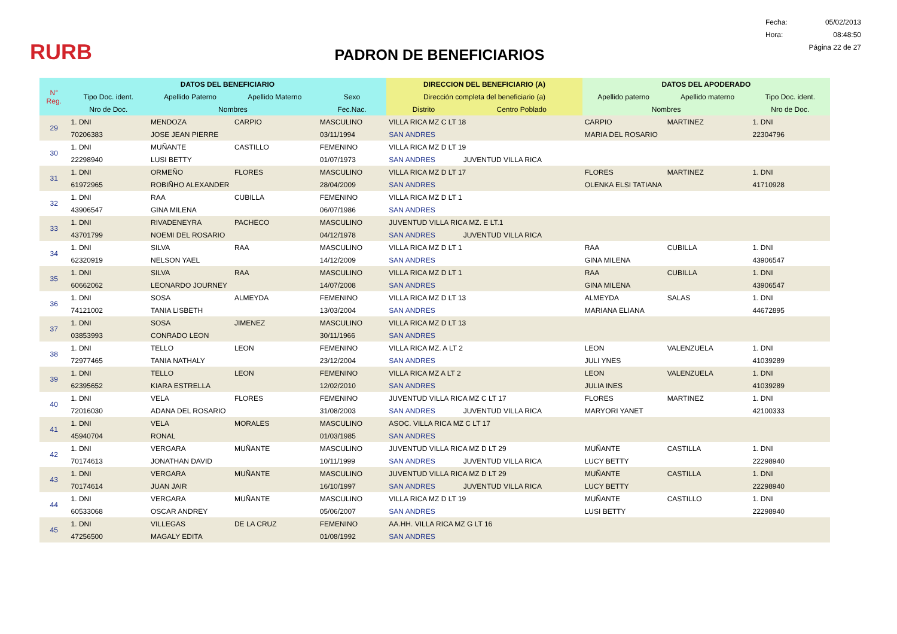RURB
PADRON DE BENEFICIARIOS
Fecha: 05/02/2013
Hora: 08:48:50
Página 22 de 27
| N° Reg. | DATOS DEL BENEFICIARIO | | | | DIRECCION DEL BENEFICIARIO (A) | | DATOS DEL APODERADO | | |
| --- | --- | --- | --- | --- | --- | --- | --- | --- | --- |
| | Tipo Doc. ident. | Apellido Paterno | Apellido Materno | Sexo | Dirección completa del beneficiario (a) | | Apellido paterno | Apellido materno | Tipo Doc. ident. |
| | Nro de Doc. | Nombres | | Fec.Nac. | Distrito | Centro Poblado | Nombres | | Nro de Doc. |
| 29 | 1. DNI | MENDOZA | CARPIO | MASCULINO | VILLA RICA MZ C LT 18 | | CARPIO | MARTINEZ | 1. DNI |
| | 70206383 | JOSE JEAN PIERRE | | 03/11/1994 | SAN ANDRES | | MARIA DEL ROSARIO | | 22304796 |
| 30 | 1. DNI | MUÑANTE | CASTILLO | FEMENINO | VILLA RICA MZ D LT 19 | | | | |
| | 22298940 | LUSI BETTY | | 01/07/1973 | SAN ANDRES | JUVENTUD VILLA RICA | | | |
| 31 | 1. DNI | ORMEÑO | FLORES | MASCULINO | VILLA RICA MZ D LT 17 | | FLORES | MARTINEZ | 1. DNI |
| | 61972965 | ROBIÑHO ALEXANDER | | 28/04/2009 | SAN ANDRES | | OLENKA ELSI TATIANA | | 41710928 |
| 32 | 1. DNI | RAA | CUBILLA | FEMENINO | VILLA RICA MZ D LT 1 | | | | |
| | 43906547 | GINA MILENA | | 06/07/1986 | SAN ANDRES | | | | |
| 33 | 1. DNI | RIVADENEYRA | PACHECO | MASCULINO | JUVENTUD VILLA RICA MZ. E LT.1 | | | | |
| | 43701799 | NOEMI DEL ROSARIO | | 04/12/1978 | SAN ANDRES | JUVENTUD VILLA RICA | | | |
| 34 | 1. DNI | SILVA | RAA | MASCULINO | VILLA RICA MZ D LT 1 | | RAA | CUBILLA | 1. DNI |
| | 62320919 | NELSON YAEL | | 14/12/2009 | SAN ANDRES | | GINA MILENA | | 43906547 |
| 35 | 1. DNI | SILVA | RAA | MASCULINO | VILLA RICA MZ D LT 1 | | RAA | CUBILLA | 1. DNI |
| | 60662062 | LEONARDO JOURNEY | | 14/07/2008 | SAN ANDRES | | GINA MILENA | | 43906547 |
| 36 | 1. DNI | SOSA | ALMEYDA | FEMENINO | VILLA RICA MZ D LT 13 | | ALMEYDA | SALAS | 1. DNI |
| | 74121002 | TANIA LISBETH | | 13/03/2004 | SAN ANDRES | | MARIANA ELIANA | | 44672895 |
| 37 | 1. DNI | SOSA | JIMENEZ | MASCULINO | VILLA RICA MZ D LT 13 | | | | |
| | 03853993 | CONRADO LEON | | 30/11/1966 | SAN ANDRES | | | | |
| 38 | 1. DNI | TELLO | LEON | FEMENINO | VILLA RICA MZ. A LT 2 | | LEON | VALENZUELA | 1. DNI |
| | 72977465 | TANIA NATHALY | | 23/12/2004 | SAN ANDRES | | JULI YNES | | 41039289 |
| 39 | 1. DNI | TELLO | LEON | FEMENINO | VILLA RICA MZ A LT 2 | | LEON | VALENZUELA | 1. DNI |
| | 62395652 | KIARA ESTRELLA | | 12/02/2010 | SAN ANDRES | | JULIA INES | | 41039289 |
| 40 | 1. DNI | VELA | FLORES | FEMENINO | JUVENTUD VILLA RICA MZ C LT 17 | | FLORES | MARTINEZ | 1. DNI |
| | 72016030 | ADANA DEL ROSARIO | | 31/08/2003 | SAN ANDRES | JUVENTUD VILLA RICA | MARYORI YANET | | 42100333 |
| 41 | 1. DNI | VELA | MORALES | MASCULINO | ASOC. VILLA RICA MZ C LT 17 | | | | |
| | 45940704 | RONAL | | 01/03/1985 | SAN ANDRES | | | | |
| 42 | 1. DNI | VERGARA | MUÑANTE | MASCULINO | JUVENTUD VILLA RICA MZ D LT 29 | | MUÑANTE | CASTILLA | 1. DNI |
| | 70174613 | JONATHAN DAVID | | 10/11/1999 | SAN ANDRES | JUVENTUD VILLA RICA | LUCY BETTY | | 22298940 |
| 43 | 1. DNI | VERGARA | MUÑANTE | MASCULINO | JUVENTUD VILLA RICA MZ D LT 29 | | MUÑANTE | CASTILLA | 1. DNI |
| | 70174614 | JUAN JAIR | | 16/10/1997 | SAN ANDRES | JUVENTUD VILLA RICA | LUCY BETTY | | 22298940 |
| 44 | 1. DNI | VERGARA | MUÑANTE | MASCULINO | VILLA RICA MZ D LT 19 | | MUÑANTE | CASTILLO | 1. DNI |
| | 60533068 | OSCAR ANDREY | | 05/06/2007 | SAN ANDRES | | LUSI BETTY | | 22298940 |
| 45 | 1. DNI | VILLEGAS | DE LA CRUZ | FEMENINO | AA.HH. VILLA RICA MZ G LT 16 | | | | |
| | 47256500 | MAGALY EDITA | | 01/08/1992 | SAN ANDRES | | | | |